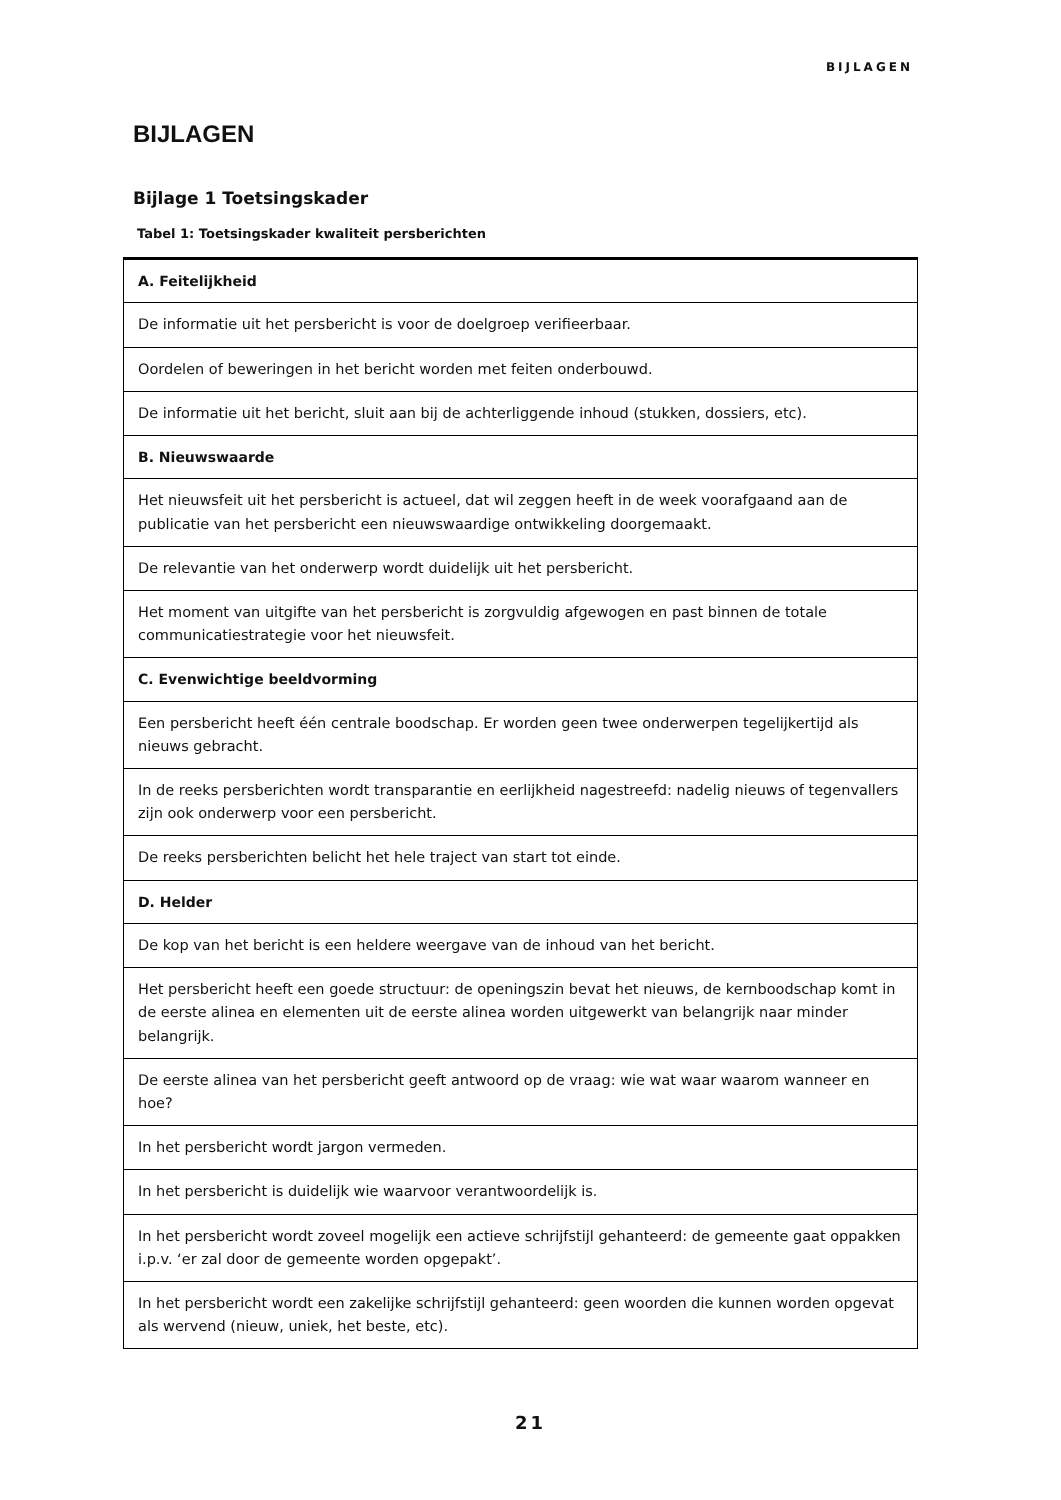BIJLAGEN
BIJLAGEN
Bijlage 1 Toetsingskader
Tabel 1: Toetsingskader kwaliteit persberichten
| A. Feitelijkheid |
| De informatie uit het persbericht is voor de doelgroep verifieerbaar. |
| Oordelen of beweringen in het bericht worden met feiten onderbouwd. |
| De informatie uit het bericht, sluit aan bij de achterliggende inhoud (stukken, dossiers, etc). |
| B. Nieuwswaarde |
| Het nieuwsfeit uit het persbericht is actueel, dat wil zeggen heeft in de week voorafgaand aan de publicatie van het persbericht een nieuwswaardige ontwikkeling doorgemaakt. |
| De relevantie van het onderwerp wordt duidelijk uit het persbericht. |
| Het moment van uitgifte van het persbericht is zorgvuldig afgewogen en past binnen de totale communicatiestrategie voor het nieuwsfeit. |
| C. Evenwichtige beeldvorming |
| Een persbericht heeft één centrale boodschap. Er worden geen twee onderwerpen tegelijkertijd als nieuws gebracht. |
| In de reeks persberichten wordt transparantie en eerlijkheid nagestreefd: nadelig nieuws of tegenvallers zijn ook onderwerp voor een persbericht. |
| De reeks persberichten belicht het hele traject van start tot einde. |
| D. Helder |
| De kop van het bericht is een heldere weergave van de inhoud van het bericht. |
| Het persbericht heeft een goede structuur: de openingszin bevat het nieuws, de kernboodschap komt in de eerste alinea en elementen uit de eerste alinea worden uitgewerkt van belangrijk naar minder belangrijk. |
| De eerste alinea van het persbericht geeft antwoord op de vraag: wie wat waar waarom wanneer en hoe? |
| In het persbericht wordt jargon vermeden. |
| In het persbericht is duidelijk wie waarvoor verantwoordelijk is. |
| In het persbericht wordt zoveel mogelijk een actieve schrijfstijl gehanteerd: de gemeente gaat oppakken i.p.v. ‘er zal door de gemeente worden opgepakt’. |
| In het persbericht wordt een zakelijke schrijfstijl gehanteerd: geen woorden die kunnen worden opgevat als wervend (nieuw, uniek, het beste, etc). |
21